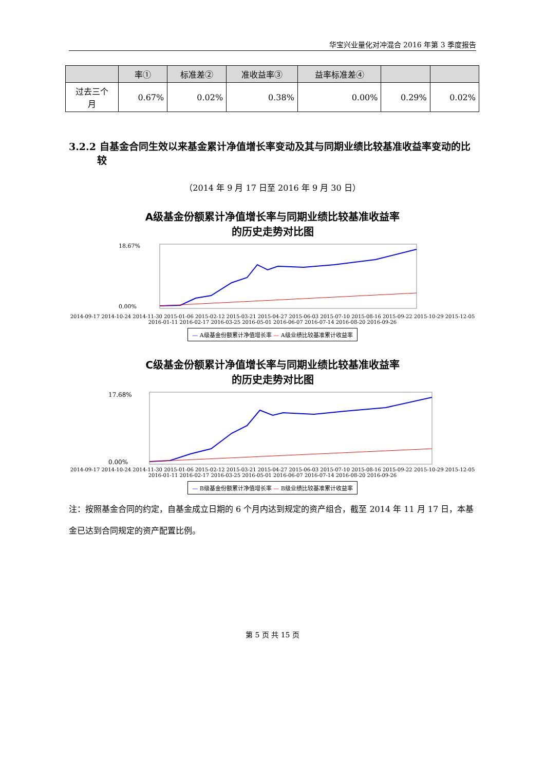华宝兴业量化对冲混合 2016 年第 3 季度报告
| | 率① | 标准差② | 准收益率③ | 益率标准差④ | | |
| --- | --- | --- | --- | --- | --- | --- |
| 过去三个 月 | 0.67% | 0.02% | 0.38% | 0.00% | 0.29% | 0.02% |
3.2.2 自基金合同生效以来基金累计净值增长率变动及其与同期业绩比较基准收益率变动的比较
（2014 年 9 月 17 日至 2016 年 9 月 30 日）
A级基金份额累计净值增长率与同期业绩比较基准收益率
的历史走势对比图
18.67%
0.00%
2014-09-17 2014-10-24 2014-11-30 2015-01-06 2015-02-12 2015-03-21 2015-04-27 2015-06-03 2015-07-10 2015-08-16 2015-09-22 2015-10-29 2015-12-05 2016-01-11 2016-02-17 2016-03-25 2016-05-01 2016-06-07 2016-07-14 2016-08-20 2016-09-26
— A级基金份额累计净值增长率 — A级业绩比较基准累计收益率
C级基金份额累计净值增长率与同期业绩比较基准收益率
的历史走势对比图
17.68%
0.00%
2014-09-17 2014-10-24 2014-11-30 2015-01-06 2015-02-12 2015-03-21 2015-04-27 2015-06-03 2015-07-10 2015-08-16 2015-09-22 2015-10-29 2015-12-05 2016-01-11 2016-02-17 2016-03-25 2016-05-01 2016-06-07 2016-07-14 2016-08-20 2016-09-26
— B级基金份额累计净值增长率 — B级业绩比较基准累计收益率
注：按照基金合同的约定，自基金成立日期的 6 个月内达到规定的资产组合，截至 2014 年 11 月 17 日，本基金已达到合同规定的资产配置比例。
第 5 页 共 15 页